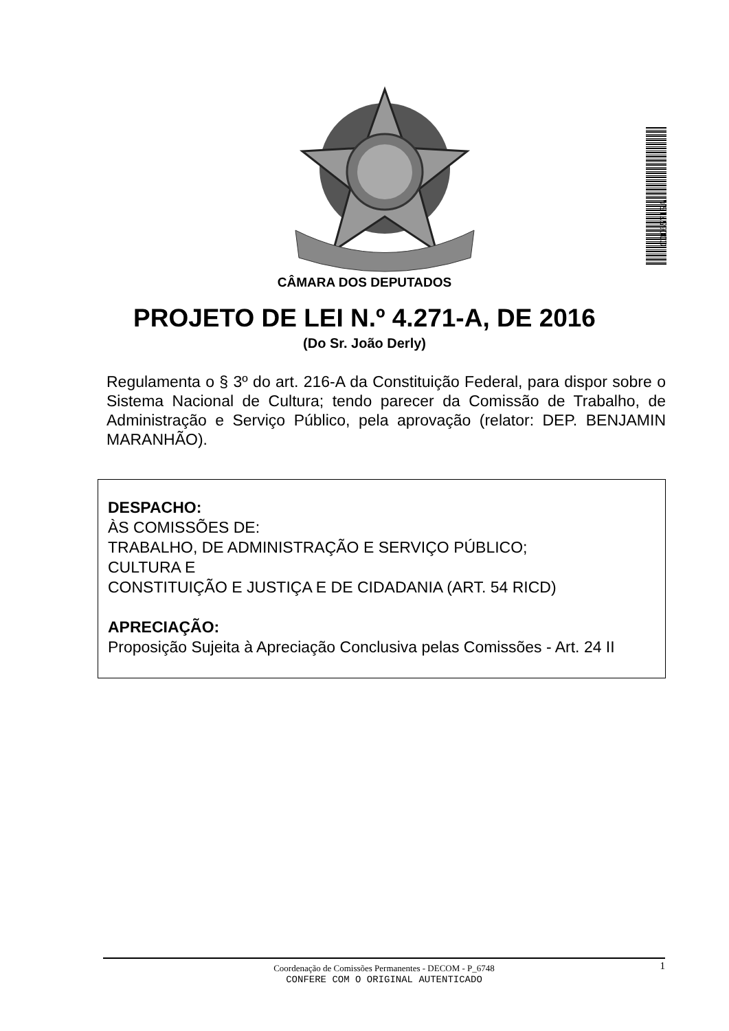C0065715A
CÂMARA DOS DEPUTADOS
PROJETO DE LEI N.º 4.271-A, DE 2016
(Do Sr. João Derly)
Regulamenta o § 3º do art. 216-A da Constituição Federal, para dispor sobre o Sistema Nacional de Cultura; tendo parecer da Comissão de Trabalho, de Administração e Serviço Público, pela aprovação (relator: DEP. BENJAMIN MARANHÃO).
DESPACHO:
ÀS COMISSÕES DE:
TRABALHO, DE ADMINISTRAÇÃO E SERVIÇO PÚBLICO;
CULTURA E
CONSTITUIÇÃO E JUSTIÇA E DE CIDADANIA (ART. 54 RICD)
APRECIAÇÃO:
Proposição Sujeita à Apreciação Conclusiva pelas Comissões - Art. 24 II
1
Coordenação de Comissões Permanentes - DECOM - P_6748
CONFERE COM O ORIGINAL AUTENTICADO